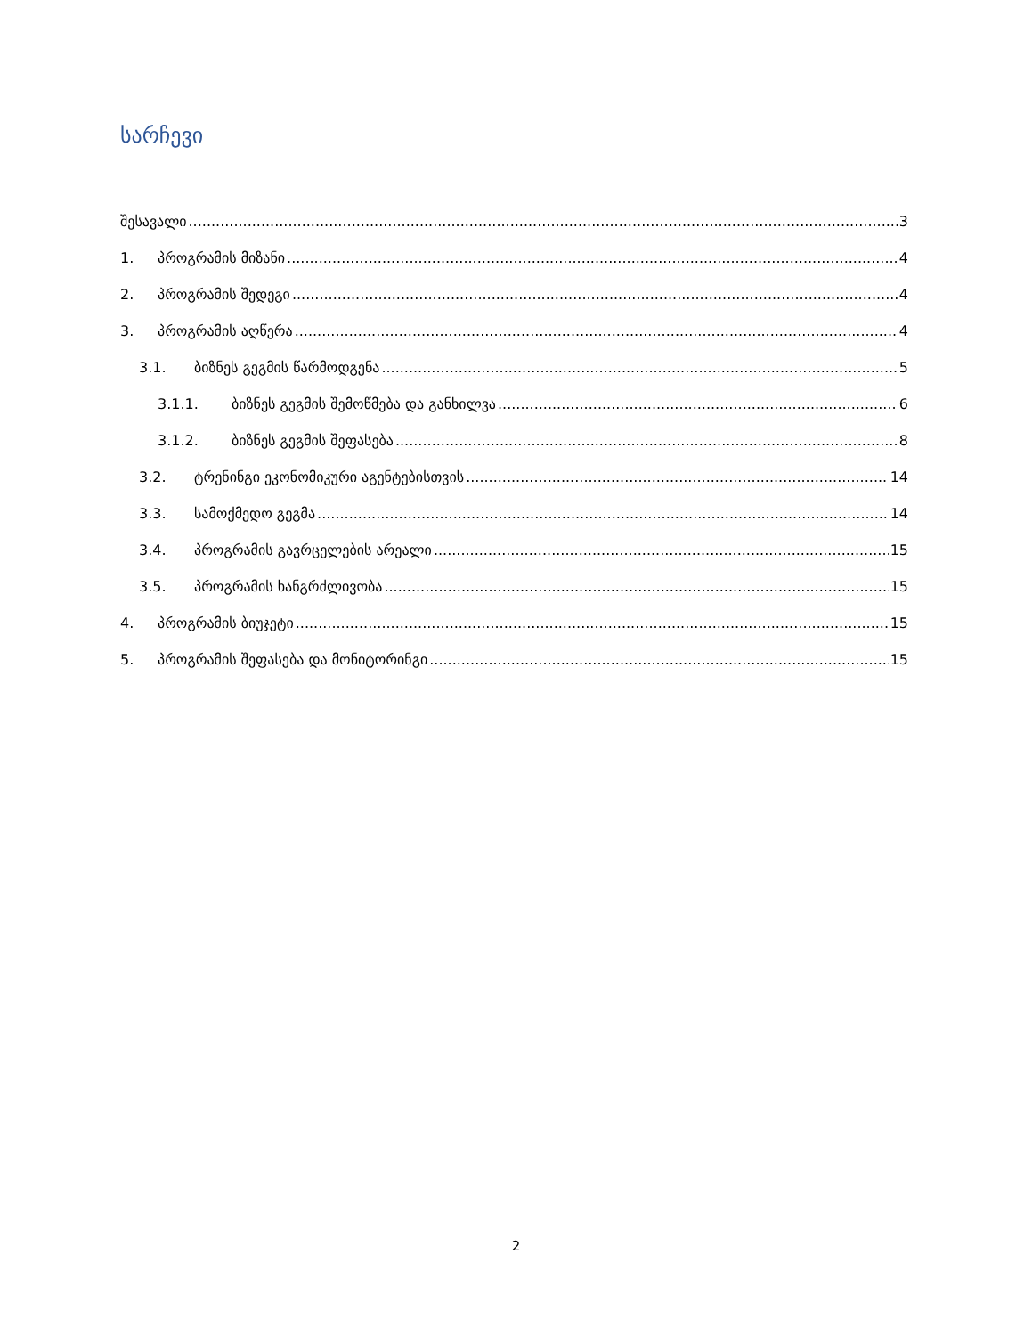სარჩევი
შესავალი 3
1. პროგრამის მიზანი 4
2. პროგრამის შედეგი 4
3. პროგრამის აღწერა 4
3.1. ბიზნეს გეგმის წარმოდგენა 5
3.1.1. ბიზნეს გეგმის შემოწმება და განხილვა 6
3.1.2. ბიზნეს გეგმის შეფასება 8
3.2. ტრენინგი ეკონომიკური აგენტებისთვის 14
3.3. სამოქმედო გეგმა 14
3.4. პროგრამის გავრცელების არეალი 15
3.5. პროგრამის ხანგრძლივობა 15
4. პროგრამის ბიუჯეტი 15
5. პროგრამის შეფასება და მონიტორინგი 15
2